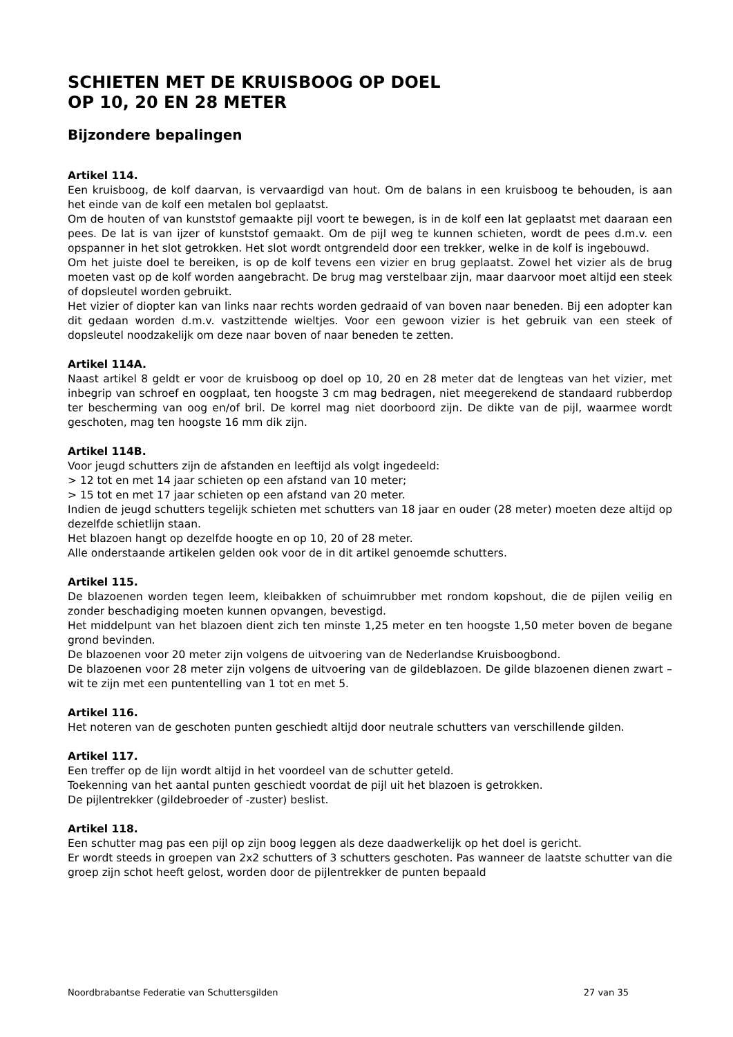SCHIETEN MET DE KRUISBOOG OP DOEL
OP 10, 20 EN 28 METER
Bijzondere bepalingen
Artikel 114.
Een kruisboog, de kolf daarvan, is vervaardigd van hout. Om de balans in een kruisboog te behouden, is aan het einde van de kolf een metalen bol geplaatst.
Om de houten of van kunststof gemaakte pijl voort te bewegen, is in de kolf een lat geplaatst met daaraan een pees. De lat is van ijzer of kunststof gemaakt. Om de pijl weg te kunnen schieten, wordt de pees d.m.v. een opspanner in het slot getrokken. Het slot wordt ontgrendeld door een trekker, welke in de kolf is ingebouwd.
Om het juiste doel te bereiken, is op de kolf tevens een vizier en brug geplaatst. Zowel het vizier als de brug moeten vast op de kolf worden aangebracht. De brug mag verstelbaar zijn, maar daarvoor moet altijd een steek of dopsleutel worden gebruikt.
Het vizier of diopter kan van links naar rechts worden gedraaid of van boven naar beneden. Bij een adopter kan dit gedaan worden d.m.v. vastzittende wieltjes. Voor een gewoon vizier is het gebruik van een steek of dopsleutel noodzakelijk om deze naar boven of naar beneden te zetten.
Artikel 114A.
Naast artikel 8 geldt er voor de kruisboog op doel op 10, 20 en 28 meter dat de lengteas van het vizier, met inbegrip van schroef en oogplaat, ten hoogste 3 cm mag bedragen, niet meegerekend de standaard rubberdop ter bescherming van oog en/of bril. De korrel mag niet doorboord zijn. De dikte van de pijl, waarmee wordt geschoten, mag ten hoogste 16 mm dik zijn.
Artikel 114B.
Voor jeugd schutters zijn de afstanden en leeftijd als volgt ingedeeld:
> 12 tot en met 14 jaar schieten op een afstand van 10 meter;
> 15 tot en met 17 jaar schieten op een afstand van 20 meter.
Indien de jeugd schutters tegelijk schieten met schutters van 18 jaar en ouder (28 meter) moeten deze altijd op dezelfde schietlijn staan.
Het blazoen hangt op dezelfde hoogte en op 10, 20 of 28 meter.
Alle onderstaande artikelen gelden ook voor de in dit artikel genoemde schutters.
Artikel 115.
De blazoenen worden tegen leem, kleibakken of schuimrubber met rondom kopshout, die de pijlen veilig en zonder beschadiging moeten kunnen opvangen, bevestigd.
Het middelpunt van het blazoen dient zich ten minste 1,25 meter en ten hoogste 1,50 meter boven de begane grond bevinden.
De blazoenen voor 20 meter zijn volgens de uitvoering van de Nederlandse Kruisboogbond.
De blazoenen voor 28 meter zijn volgens de uitvoering van de gildeblazoen. De gilde blazoenen dienen zwart – wit te zijn met een puntentelling van 1 tot en met 5.
Artikel 116.
Het noteren van de geschoten punten geschiedt altijd door neutrale schutters van verschillende gilden.
Artikel 117.
Een treffer op de lijn wordt altijd in het voordeel van de schutter geteld.
Toekenning van het aantal punten geschiedt voordat de pijl uit het blazoen is getrokken.
De pijlentrekker (gildebroeder of -zuster) beslist.
Artikel 118.
Een schutter mag pas een pijl op zijn boog leggen als deze daadwerkelijk op het doel is gericht.
Er wordt steeds in groepen van 2x2 schutters of 3 schutters geschoten. Pas wanneer de laatste schutter van die groep zijn schot heeft gelost, worden door de pijlentrekker de punten bepaald
Noordbrabantse Federatie van Schuttersgilden 27 van 35